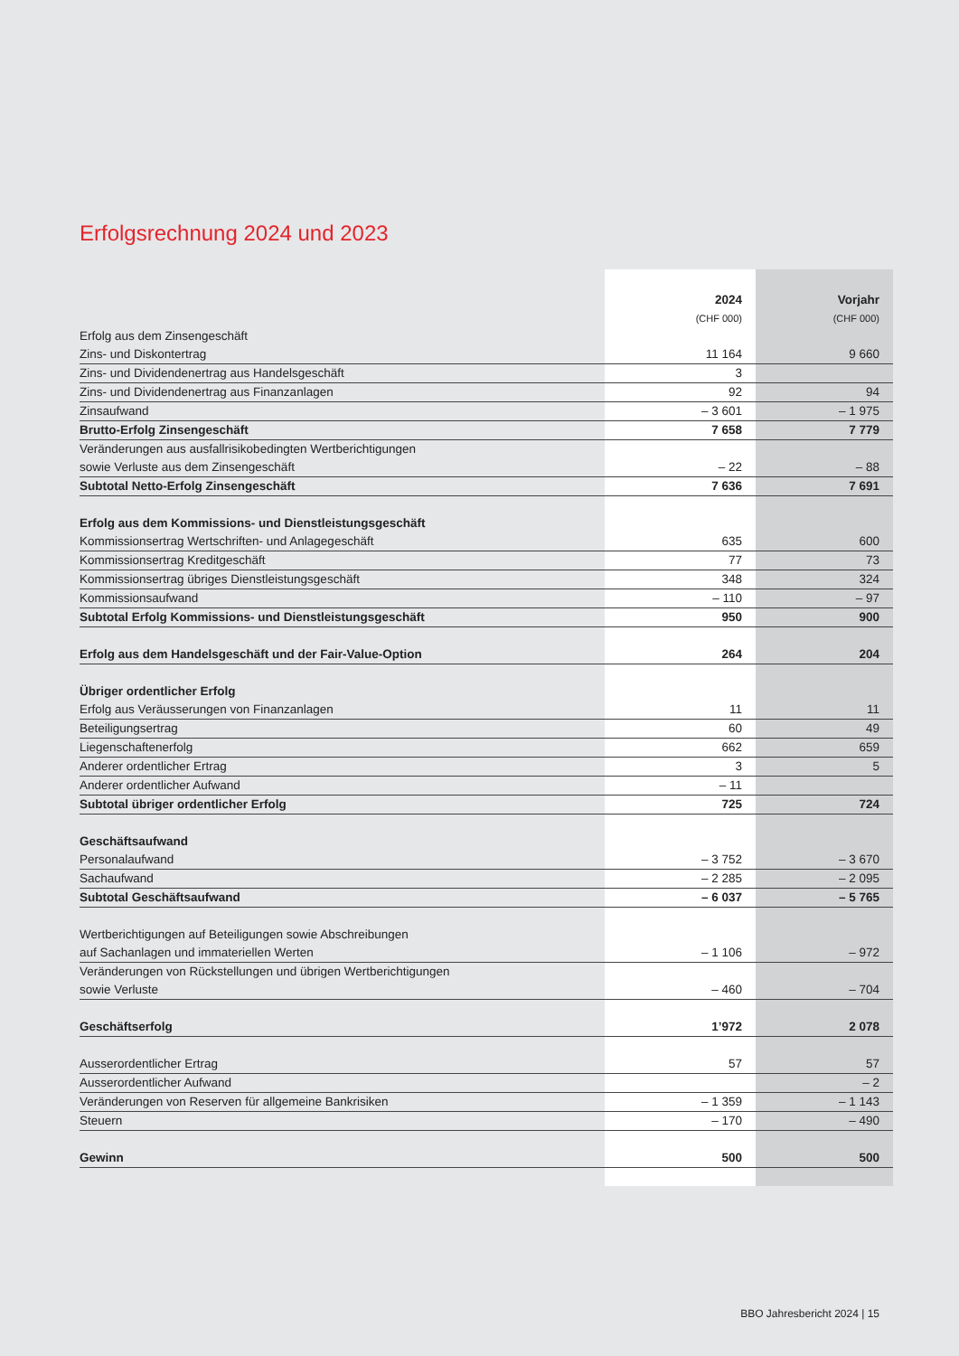Erfolgsrechnung 2024 und 2023
| | 2024 | Vorjahr |
| --- | --- | --- |
| | (CHF 000) | (CHF 000) |
| Erfolg aus dem Zinsengeschäft | | |
| Zins- und Diskontertrag | 11 164 | 9 660 |
| Zins- und Dividendenertrag aus Handelsgeschäft | 3 | |
| Zins- und Dividendenertrag aus Finanzanlagen | 92 | 94 |
| Zinsaufwand | – 3 601 | – 1 975 |
| Brutto-Erfolg Zinsengeschäft | 7 658 | 7 779 |
| Veränderungen aus ausfallrisikobedingten Wertberichtigungen | | |
| sowie Verluste aus dem Zinsengeschäft | – 22 | – 88 |
| Subtotal Netto-Erfolg Zinsengeschäft | 7 636 | 7 691 |
| Erfolg aus dem Kommissions- und Dienstleistungsgeschäft | | |
| Kommissionsertrag Wertschriften- und Anlagegeschäft | 635 | 600 |
| Kommissionsertrag Kreditgeschäft | 77 | 73 |
| Kommissionsertrag übriges Dienstleistungsgeschäft | 348 | 324 |
| Kommissionsaufwand | – 110 | – 97 |
| Subtotal Erfolg Kommissions- und Dienstleistungsgeschäft | 950 | 900 |
| Erfolg aus dem Handelsgeschäft und der Fair-Value-Option | 264 | 204 |
| Übriger ordentlicher Erfolg | | |
| Erfolg aus Veräusserungen von Finanzanlagen | 11 | 11 |
| Beteiligungsertrag | 60 | 49 |
| Liegenschaftenerfolg | 662 | 659 |
| Anderer ordentlicher Ertrag | 3 | 5 |
| Anderer ordentlicher Aufwand | – 11 | |
| Subtotal übriger ordentlicher Erfolg | 725 | 724 |
| Geschäftsaufwand | | |
| Personalaufwand | – 3 752 | – 3 670 |
| Sachaufwand | – 2 285 | – 2 095 |
| Subtotal Geschäftsaufwand | – 6 037 | – 5 765 |
| Wertberichtigungen auf Beteiligungen sowie Abschreibungen | | |
| auf Sachanlagen und immateriellen Werten | – 1 106 | – 972 |
| Veränderungen von Rückstellungen und übrigen Wertberichtigungen | | |
| sowie Verluste | – 460 | – 704 |
| Geschäftserfolg | 1’972 | 2 078 |
| Ausserordentlicher Ertrag | 57 | 57 |
| Ausserordentlicher Aufwand | | – 2 |
| Veränderungen von Reserven für allgemeine Bankrisiken | – 1 359 | – 1 143 |
| Steuern | – 170 | – 490 |
| Gewinn | 500 | 500 |
BBO Jahresbericht 2024 | 15